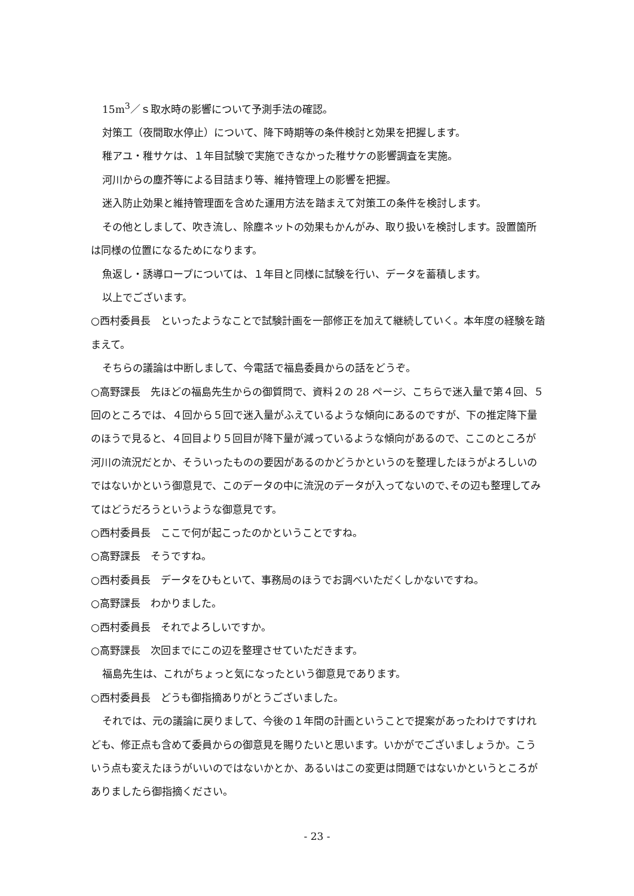15m<sup>3</sup>／ｓ取水時の影響について予測手法の確認。
対策工（夜間取水停止）について、降下時期等の条件検討と効果を把握します。
稚アユ・稚サケは、１年目試験で実施できなかった稚サケの影響調査を実施。
河川からの塵芥等による目詰まり等、維持管理上の影響を把握。
迷入防止効果と維持管理面を含めた運用方法を踏まえて対策工の条件を検討します。
その他としまして、吹き流し、除塵ネットの効果もかんがみ、取り扱いを検討します。設置箇所は同様の位置になるためになります。
魚返し・誘導ロープについては、１年目と同様に試験を行い、データを蓄積します。
以上でございます。
○西村委員長　といったようなことで試験計画を一部修正を加えて継続していく。本年度の経験を踏まえて。
そちらの議論は中断しまして、今電話で福島委員からの話をどうぞ。
○高野課長　先ほどの福島先生からの御質問で、資料２の 28 ページ、こちらで迷入量で第４回、５回のところでは、４回から５回で迷入量がふえているような傾向にあるのですが、下の推定降下量のほうで見ると、４回目より５回目が降下量が減っているような傾向があるので、ここのところが河川の流況だとか、そういったものの要因があるのかどうかというのを整理したほうがよろしいのではないかという御意見で、このデータの中に流況のデータが入ってないので､その辺も整理してみてはどうだろうというような御意見です。
○西村委員長　ここで何が起こったのかということですね。
○高野課長　そうですね。
○西村委員長　データをひもといて、事務局のほうでお調べいただくしかないですね。
○高野課長　わかりました。
○西村委員長　それでよろしいですか。
○高野課長　次回までにこの辺を整理させていただきます。
福島先生は、これがちょっと気になったという御意見であります。
○西村委員長　どうも御指摘ありがとうございました。
それでは、元の議論に戻りまして、今後の１年間の計画ということで提案があったわけですけれども、修正点も含めて委員からの御意見を賜りたいと思います。いかがでございましょうか。こういう点も変えたほうがいいのではないかとか、あるいはこの変更は問題ではないかというところがありましたら御指摘ください。
- 23 -